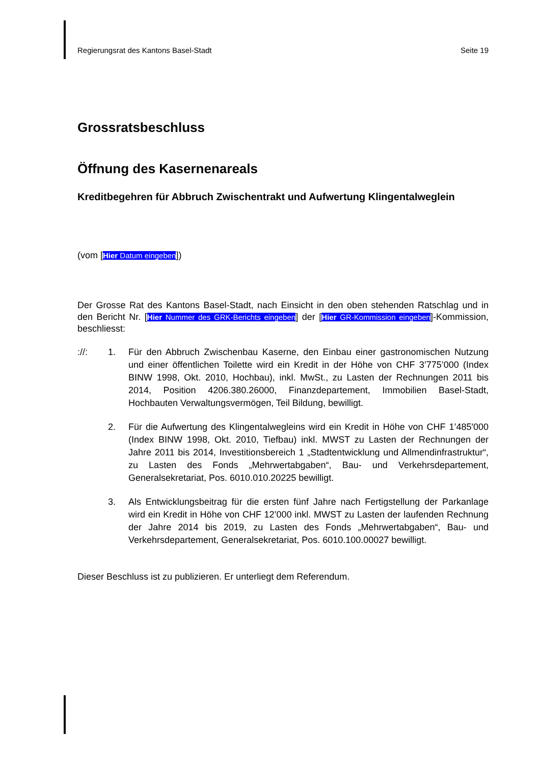Regierungsrat des Kantons Basel-Stadt Seite 19
Grossratsbeschluss
Öffnung des Kasernenareals
Kreditbegehren für Abbruch Zwischentrakt und Aufwertung Klingentalweglein
(vom [Hier Datum eingeben])
Der Grosse Rat des Kantons Basel-Stadt, nach Einsicht in den oben stehenden Ratschlag und in den Bericht Nr. [Hier Nummer des GRK-Berichts eingeben] der [Hier GR-Kommission eingeben]-Kommission, beschliesst:
://: 1. Für den Abbruch Zwischenbau Kaserne, den Einbau einer gastronomischen Nutzung und einer öffentlichen Toilette wird ein Kredit in der Höhe von CHF 3’775’000 (Index BINW 1998, Okt. 2010, Hochbau), inkl. MwSt., zu Lasten der Rechnungen 2011 bis 2014, Position 4206.380.26000, Finanzdepartement, Immobilien Basel-Stadt, Hochbauten Verwaltungsvermögen, Teil Bildung, bewilligt.
2. Für die Aufwertung des Klingentalwegleins wird ein Kredit in Höhe von CHF 1’485'000 (Index BINW 1998, Okt. 2010, Tiefbau) inkl. MWST zu Lasten der Rechnungen der Jahre 2011 bis 2014, Investitionsbereich 1 „Stadtentwicklung und Allmendinfrastruktur“, zu Lasten des Fonds „Mehrwertabgaben“, Bau- und Verkehrsdepartement, Generalsekretariat, Pos. 6010.010.20225 bewilligt.
3. Als Entwicklungsbeitrag für die ersten fünf Jahre nach Fertigstellung der Parkanlage wird ein Kredit in Höhe von CHF 12’000 inkl. MWST zu Lasten der laufenden Rechnung der Jahre 2014 bis 2019, zu Lasten des Fonds „Mehrwertabgaben“, Bau- und Verkehrsdepartement, Generalsekretariat, Pos. 6010.100.00027 bewilligt.
Dieser Beschluss ist zu publizieren. Er unterliegt dem Referendum.